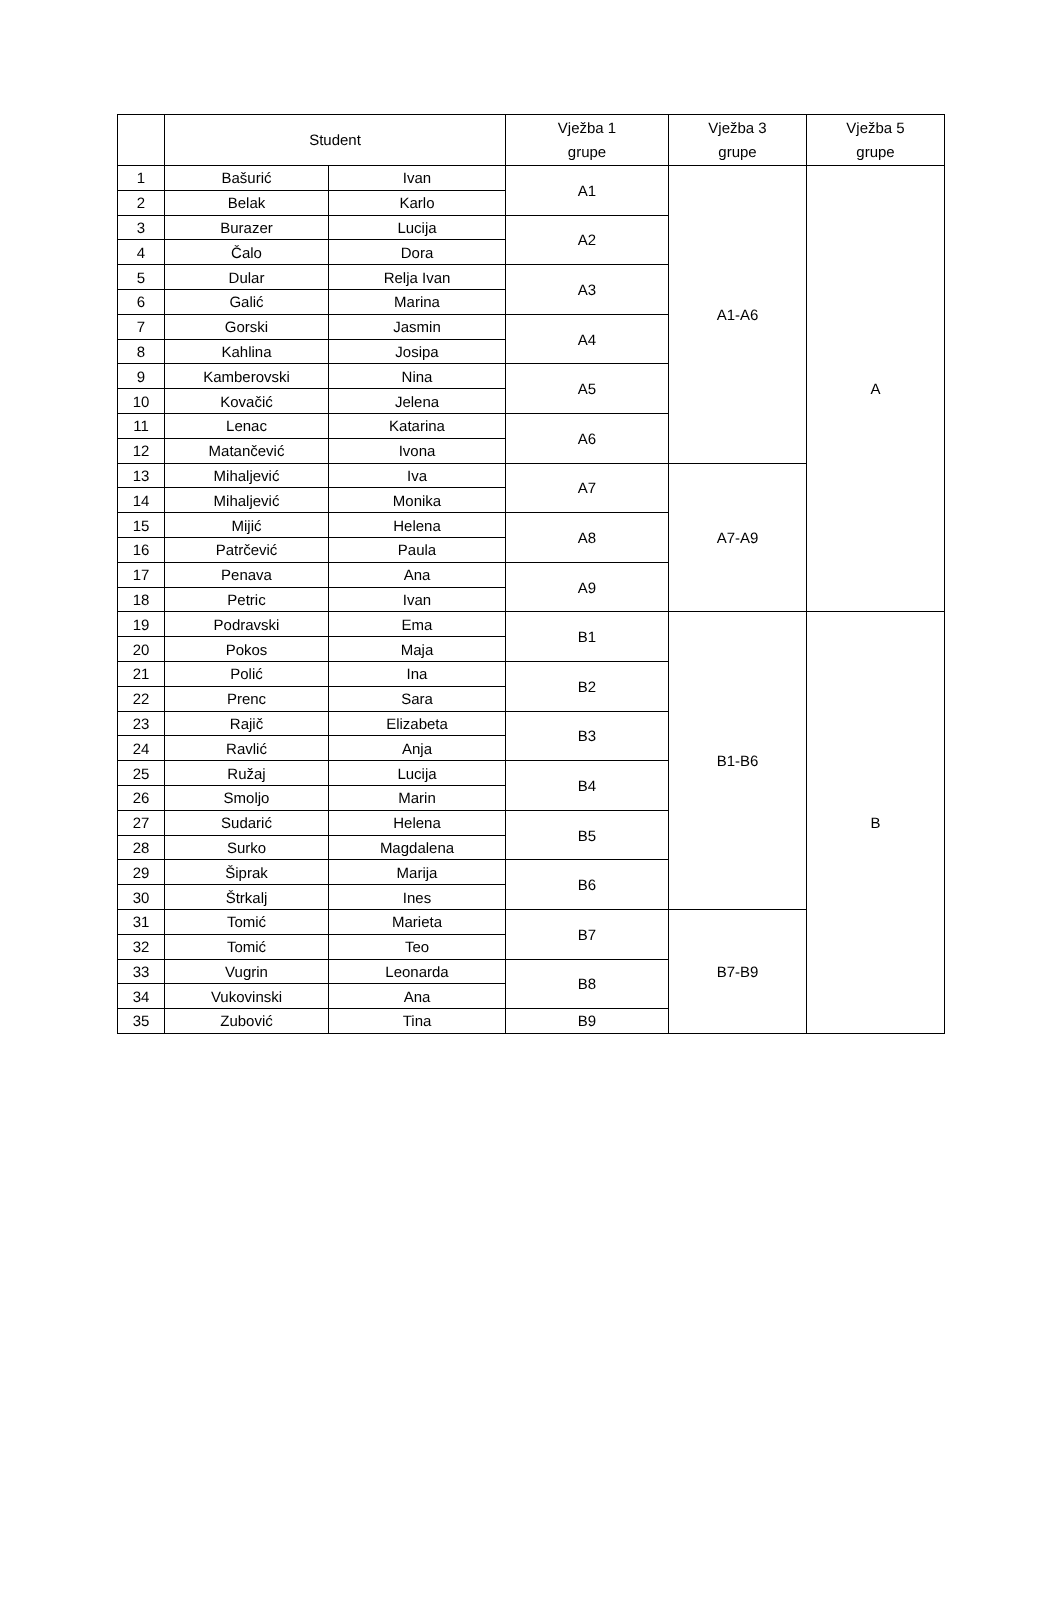| | Student | | Vježba 1 grupe | Vježba 3 grupe | Vježba 5 grupe |
| --- | --- | --- | --- | --- | --- |
| 1 | Bašurić | Ivan | A1 | A1-A6 | A |
| 2 | Belak | Karlo | | | |
| 3 | Burazer | Lucija | A2 | | |
| 4 | Čalo | Dora | | | |
| 5 | Dular | Relja Ivan | A3 | | |
| 6 | Galić | Marina | | | |
| 7 | Gorski | Jasmin | A4 | | |
| 8 | Kahlina | Josipa | | | |
| 9 | Kamberovski | Nina | A5 | | |
| 10 | Kovačić | Jelena | | | |
| 11 | Lenac | Katarina | A6 | | |
| 12 | Matančević | Ivona | | | |
| 13 | Mihaljević | Iva | A7 | A7-A9 | |
| 14 | Mihaljević | Monika | | | |
| 15 | Mijić | Helena | A8 | | |
| 16 | Patrčević | Paula | | | |
| 17 | Penava | Ana | A9 | | |
| 18 | Petric | Ivan | | | |
| 19 | Podravski | Ema | B1 | B1-B6 | B |
| 20 | Pokos | Maja | | | |
| 21 | Polić | Ina | B2 | | |
| 22 | Prenc | Sara | | | |
| 23 | Rajič | Elizabeta | B3 | | |
| 24 | Ravlić | Anja | | | |
| 25 | Ružaj | Lucija | B4 | | |
| 26 | Smoljo | Marin | | | |
| 27 | Sudarić | Helena | B5 | | |
| 28 | Surko | Magdalena | | | |
| 29 | Šiprak | Marija | B6 | | |
| 30 | Štrkalj | Ines | | | |
| 31 | Tomić | Marieta | B7 | B7-B9 | |
| 32 | Tomić | Teo | | | |
| 33 | Vugrin | Leonarda | B8 | | |
| 34 | Vukovinski | Ana | | | |
| 35 | Zubović | Tina | B9 | | |